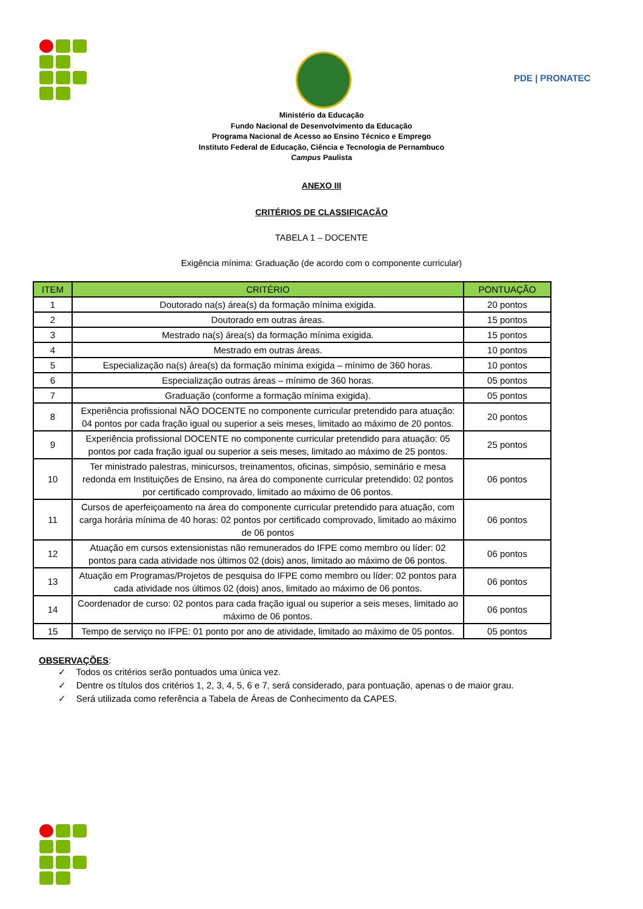PDE | PRONATEC
Ministério da Educação
Fundo Nacional de Desenvolvimento da Educação
Programa Nacional de Acesso ao Ensino Técnico e Emprego
Instituto Federal de Educação, Ciência e Tecnologia de Pernambuco
Campus Paulista
ANEXO III
CRITÉRIOS DE CLASSIFICAÇÃO
TABELA 1 – DOCENTE
Exigência mínima: Graduação (de acordo com o componente curricular)
| ITEM | CRITÉRIO | PONTUAÇÃO |
| --- | --- | --- |
| 1 | Doutorado na(s) área(s) da formação mínima exigida. | 20 pontos |
| 2 | Doutorado em outras áreas. | 15 pontos |
| 3 | Mestrado na(s) área(s) da formação mínima exigida. | 15 pontos |
| 4 | Mestrado em outras áreas. | 10 pontos |
| 5 | Especialização na(s) área(s) da formação mínima exigida – mínimo de 360 horas. | 10 pontos |
| 6 | Especialização outras áreas – mínimo de 360 horas. | 05 pontos |
| 7 | Graduação (conforme a formação mínima exigida). | 05 pontos |
| 8 | Experiência profissional NÃO DOCENTE no componente curricular pretendido para atuação: 04 pontos por cada fração igual ou superior a seis meses, limitado ao máximo de 20 pontos. | 20 pontos |
| 9 | Experiência profissional DOCENTE no componente curricular pretendido para atuação: 05 pontos por cada fração igual ou superior a seis meses, limitado ao máximo de 25 pontos. | 25 pontos |
| 10 | Ter ministrado palestras, minicursos, treinamentos, oficinas, simpósio, seminário e mesa redonda em Instituições de Ensino, na área do componente curricular pretendido: 02 pontos por certificado comprovado, limitado ao máximo de 06 pontos. | 06 pontos |
| 11 | Cursos de aperfeiçoamento na área do componente curricular pretendido para atuação, com carga horária mínima de 40 horas: 02 pontos por certificado comprovado, limitado ao máximo de 06 pontos | 06 pontos |
| 12 | Atuação em cursos extensionistas não remunerados do IFPE como membro ou líder: 02 pontos para cada atividade nos últimos 02 (dois) anos, limitado ao máximo de 06 pontos. | 06 pontos |
| 13 | Atuação em Programas/Projetos de pesquisa do IFPE como membro ou líder: 02 pontos para cada atividade nos últimos 02 (dois) anos, limitado ao máximo de 06 pontos. | 06 pontos |
| 14 | Coordenador de curso: 02 pontos para cada fração igual ou superior a seis meses, limitado ao máximo de 06 pontos. | 06 pontos |
| 15 | Tempo de serviço no IFPE: 01 ponto por ano de atividade, limitado ao máximo de 05 pontos. | 05 pontos |
OBSERVAÇÕES:
✓ Todos os critérios serão pontuados uma única vez.
✓ Dentre os títulos dos critérios 1, 2, 3, 4, 5, 6 e 7, será considerado, para pontuação, apenas o de maior grau.
✓ Será utilizada como referência a Tabela de Áreas de Conhecimento da CAPES.